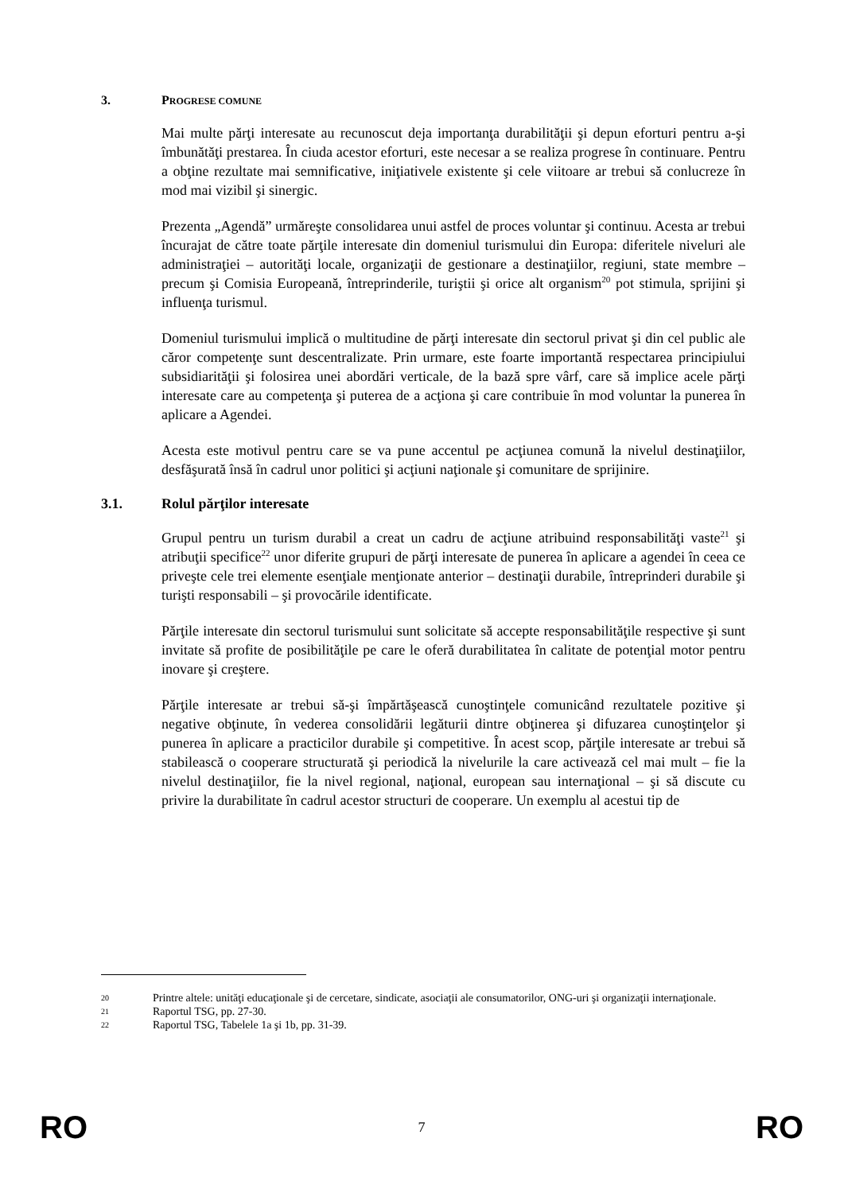3. PROGRESE COMUNE
Mai multe părţi interesate au recunoscut deja importanţa durabilităţii şi depun eforturi pentru a-şi îmbunătăţi prestarea. În ciuda acestor eforturi, este necesar a se realiza progrese în continuare. Pentru a obţine rezultate mai semnificative, iniţiativele existente şi cele viitoare ar trebui să conlucreze în mod mai vizibil şi sinergic.
Prezenta „Agendă” urmăreşte consolidarea unui astfel de proces voluntar şi continuu. Acesta ar trebui încurajat de către toate părţile interesate din domeniul turismului din Europa: diferitele niveluri ale administraţiei – autorităţi locale, organizaţii de gestionare a destinaţiilor, regiuni, state membre – precum şi Comisia Europeană, întreprinderile, turiştii şi orice alt organism<sup>20</sup> pot stimula, sprijini şi influenţa turismul.
Domeniul turismului implică o multitudine de părţi interesate din sectorul privat şi din cel public ale căror competenţe sunt descentralizate. Prin urmare, este foarte importantă respectarea principiului subsidiarităţii şi folosirea unei abordări verticale, de la bază spre vârf, care să implice acele părţi interesate care au competenţa şi puterea de a acţiona şi care contribuie în mod voluntar la punerea în aplicare a Agendei.
Acesta este motivul pentru care se va pune accentul pe acţiunea comună la nivelul destinaţiilor, desfăşurată însă în cadrul unor politici şi acţiuni naţionale şi comunitare de sprijinire.
3.1. Rolul părţilor interesate
Grupul pentru un turism durabil a creat un cadru de acţiune atribuind responsabilităţi vaste<sup>21</sup> şi atribuţii specifice<sup>22</sup> unor diferite grupuri de părţi interesate de punerea în aplicare a agendei în ceea ce priveşte cele trei elemente esenţiale menţionate anterior – destinaţii durabile, întreprinderi durabile şi turişti responsabili – şi provocările identificate.
Părţile interesate din sectorul turismului sunt solicitate să accepte responsabilităţile respective şi sunt invitate să profite de posibilităţile pe care le oferă durabilitatea în calitate de potenţial motor pentru inovare şi creştere.
Părţile interesate ar trebui să-şi împărtăşească cunoştinţele comunicând rezultatele pozitive şi negative obţinute, în vederea consolidării legăturii dintre obţinerea şi difuzarea cunoştinţelor şi punerea în aplicare a practicilor durabile şi competitive. În acest scop, părţile interesate ar trebui să stabilească o cooperare structurată şi periodică la nivelurile la care activează cel mai mult – fie la nivelul destinaţiilor, fie la nivel regional, naţional, european sau internaţional – şi să discute cu privire la durabilitate în cadrul acestor structuri de cooperare. Un exemplu al acestui tip de
20 Printre altele: unităţi educaţionale şi de cercetare, sindicate, asociaţii ale consumatorilor, ONG-uri şi organizaţii internaţionale.
21 Raportul TSG, pp. 27-30.
22 Raportul TSG, Tabelele 1a şi 1b, pp. 31-39.
RO 7 RO